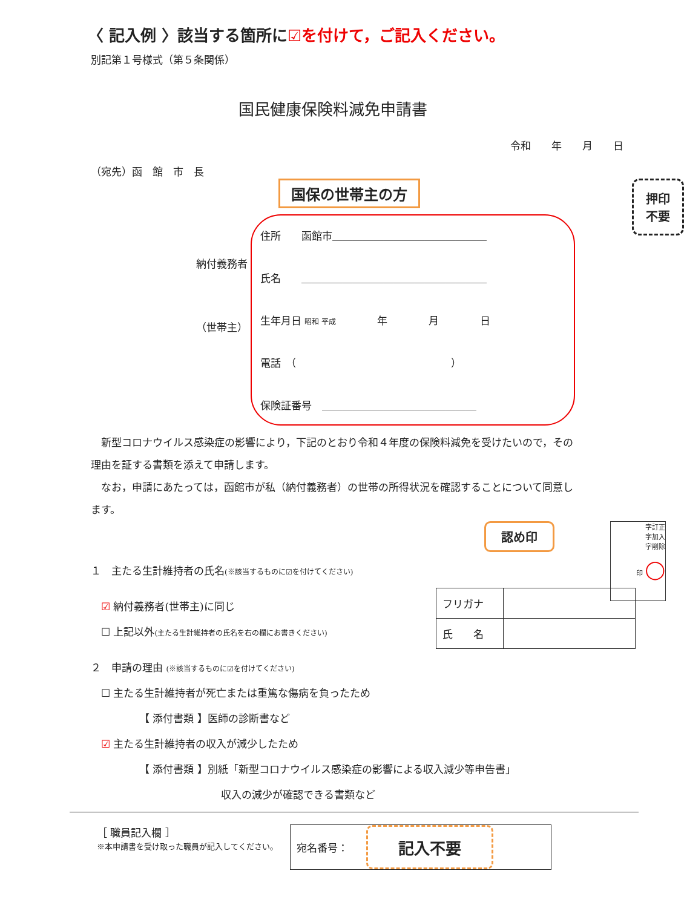〈 記入例 〉該当する箇所に☑を付けて，ご記入ください。
別記第１号様式（第５条関係）
国民健康保険料減免申請書
令和　　年　　月　　日
（宛先）函　館　市　長
国保の世帯主の方
押印
不要
納付義務者
（世帯主）
住所　　函館市＿＿＿＿＿＿＿＿＿＿＿＿＿＿＿
氏名　　＿＿＿＿＿＿＿＿＿＿＿＿＿＿＿＿＿＿
生年月日 昭和 平成　　　　年　　　　月　　　　日
電話　（　　　　　　　　　　　　　　　）
保険証番号　＿＿＿＿＿＿＿＿＿＿＿＿＿＿＿
　新型コロナウイルス感染症の影響により，下記のとおり令和４年度の保険料減免を受けたいので，その理由を証する書類を添えて申請します。
　なお，申請にあたっては，函館市が私（納付義務者）の世帯の所得状況を確認することについて同意します。
字訂正
字加入
字削除
印 ◯
認め印
１　主たる生計維持者の氏名(※該当するものに☑を付けてください)
　☑ 納付義務者(世帯主)に同じ
　☐ 上記以外(主たる生計維持者の氏名を右の欄にお書きください)
| フリガナ | |
| 氏 名 | |
２　申請の理由 (※該当するものに☑を付けてください)
　☐ 主たる生計維持者が死亡または重篤な傷病を負ったため
【 添付書類 】医師の診断書など
　☑ 主たる生計維持者の収入が減少したため
【 添付書類 】別紙「新型コロナウイルス感染症の影響による収入減少等申告書」
収入の減少が確認できる書類など
［ 職員記入欄 ］
※本申請書を受け取った職員が記入してください。
宛名番号： 記入不要